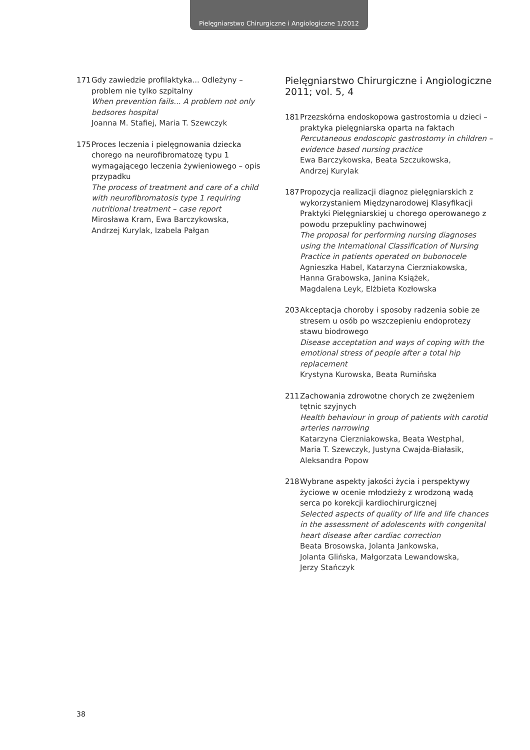Pielęgniarstwo Chirurgiczne i Angiologiczne 1/2012
171 Gdy zawiedzie profilaktyka... Odleżyny – problem nie tylko szpitalny
When prevention fails... A problem not only bedsores hospital
Joanna M. Stafiej, Maria T. Szewczyk
175 Proces leczenia i pielęgnowania dziecka chorego na neurofibromatozę typu 1 wymagającego leczenia żywieniowego – opis przypadku
The process of treatment and care of a child with neurofibromatosis type 1 requiring nutritional treatment – case report
Mirosława Kram, Ewa Barczykowska,
Andrzej Kurylak, Izabela Pałgan
Pielęgniarstwo Chirurgiczne i Angiologiczne 2011; vol. 5, 4
181 Przezskórna endoskopowa gastrostomia u dzieci – praktyka pielęgniarska oparta na faktach
Percutaneous endoscopic gastrostomy in children – evidence based nursing practice
Ewa Barczykowska, Beata Szczukowska,
Andrzej Kurylak
187 Propozycja realizacji diagnoz pielęgniarskich z wykorzystaniem Międzynarodowej Klasyfikacji Praktyki Pielęgniarskiej u chorego operowanego z powodu przepukliny pachwinowej
The proposal for performing nursing diagnoses using the International Classification of Nursing Practice in patients operated on bubonocele
Agnieszka Habel, Katarzyna Cierzniakowska,
Hanna Grabowska, Janina Książek,
Magdalena Leyk, Elżbieta Kozłowska
203 Akceptacja choroby i sposoby radzenia sobie ze stresem u osób po wszczepieniu endoprotezy stawu biodrowego
Disease acceptation and ways of coping with the emotional stress of people after a total hip replacement
Krystyna Kurowska, Beata Rumińska
211 Zachowania zdrowotne chorych ze zwężeniem tętnic szyjnych
Health behaviour in group of patients with carotid arteries narrowing
Katarzyna Cierzniakowska, Beata Westphal,
Maria T. Szewczyk, Justyna Cwajda-Białasik,
Aleksandra Popow
218 Wybrane aspekty jakości życia i perspektywy życiowe w ocenie młodzieży z wrodzoną wadą serca po korekcji kardiochirurgicznej
Selected aspects of quality of life and life chances in the assessment of adolescents with congenital heart disease after cardiac correction
Beata Brosowska, Jolanta Jankowska,
Jolanta Glińska, Małgorzata Lewandowska,
Jerzy Stańczyk
38